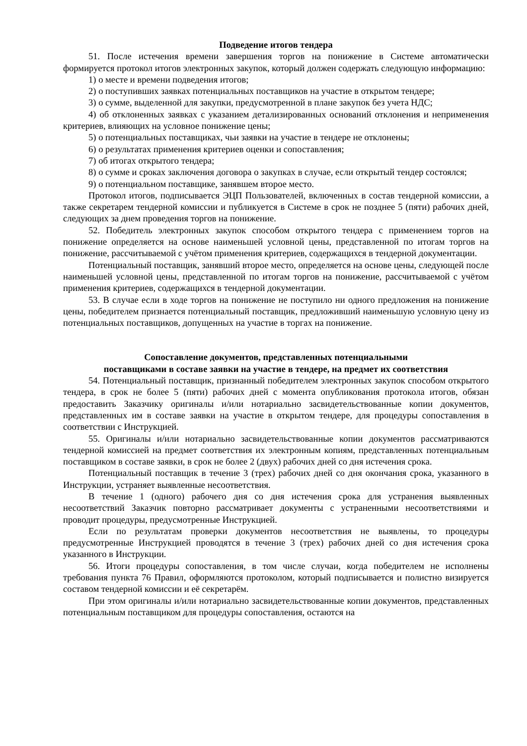Подведение итогов тендера
51. После истечения времени завершения торгов на понижение в Системе автоматически формируется протокол итогов электронных закупок, который должен содержать следующую информацию:
1) о месте и времени подведения итогов;
2) о поступивших заявках потенциальных поставщиков на участие в открытом тендере;
3) о сумме, выделенной для закупки, предусмотренной в плане закупок без учета НДС;
4) об отклоненных заявках с указанием детализированных оснований отклонения и неприменения критериев, влияющих на условное понижение цены;
5) о потенциальных поставщиках, чьи заявки на участие в тендере не отклонены;
6) о результатах применения критериев оценки и сопоставления;
7) об итогах открытого тендера;
8) о сумме и сроках заключения договора о закупках в случае, если открытый тендер состоялся;
9) о потенциальном поставщике, занявшем второе место.
Протокол итогов, подписывается ЭЦП Пользователей, включенных в состав тендерной комиссии, а также секретарем тендерной комиссии и публикуется в Системе в срок не позднее 5 (пяти) рабочих дней, следующих за днем проведения торгов на понижение.
52. Победитель электронных закупок способом открытого тендера с применением торгов на понижение определяется на основе наименьшей условной цены, представленной по итогам торгов на понижение, рассчитываемой с учётом применения критериев, содержащихся в тендерной документации.
Потенциальный поставщик, занявший второе место, определяется на основе цены, следующей после наименьшей условной цены, представленной по итогам торгов на понижение, рассчитываемой с учётом применения критериев, содержащихся в тендерной документации.
53. В случае если в ходе торгов на понижение не поступило ни одного предложения на понижение цены, победителем признается потенциальный поставщик, предложивший наименьшую условную цену из потенциальных поставщиков, допущенных на участие в торгах на понижение.
Сопоставление документов, представленных потенциальными
поставщиками в составе заявки на участие в тендере, на предмет их соответствия
54. Потенциальный поставщик, признанный победителем электронных закупок способом открытого тендера, в срок не более 5 (пяти) рабочих дней с момента опубликования протокола итогов, обязан предоставить Заказчику оригиналы и/или нотариально засвидетельствованные копии документов, представленных им в составе заявки на участие в открытом тендере, для процедуры сопоставления в соответствии с Инструкцией.
55. Оригиналы и/или нотариально засвидетельствованные копии документов рассматриваются тендерной комиссией на предмет соответствия их электронным копиям, представленных потенциальным поставщиком в составе заявки, в срок не более 2 (двух) рабочих дней со дня истечения срока.
Потенциальный поставщик в течение 3 (трех) рабочих дней со дня окончания срока, указанного в Инструкции, устраняет выявленные несоответствия.
В течение 1 (одного) рабочего дня со дня истечения срока для устранения выявленных несоответствий Заказчик повторно рассматривает документы с устраненными несоответствиями и проводит процедуры, предусмотренные Инструкцией.
Если по результатам проверки документов несоответствия не выявлены, то процедуры предусмотренные Инструкцией проводятся в течение 3 (трех) рабочих дней со дня истечения срока указанного в Инструкции.
56. Итоги процедуры сопоставления, в том числе случаи, когда победителем не исполнены требования пункта 76 Правил, оформляются протоколом, который подписывается и полистно визируется составом тендерной комиссии и её секретарём.
При этом оригиналы и/или нотариально засвидетельствованные копии документов, представленных потенциальным поставщиком для процедуры сопоставления, остаются на